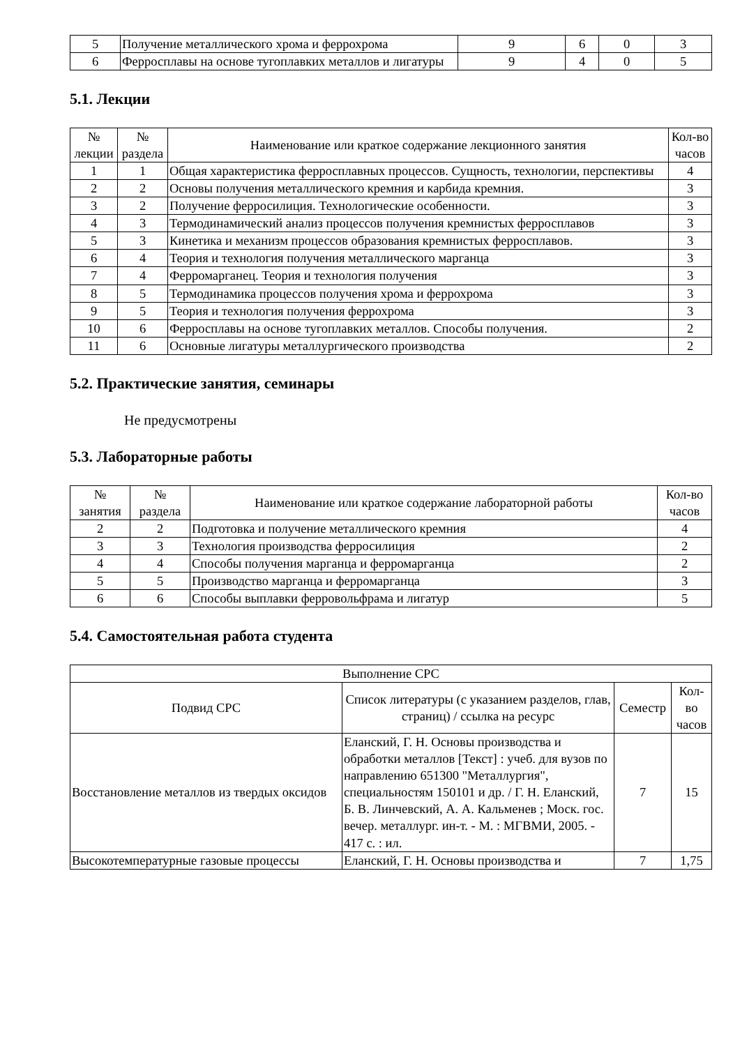| 5 | Получение металлического хрома и феррохрома | 9 | 6 | 0 | 3 |
| 6 | Ферросплавы на основе тугоплавких металлов и лигатуры | 9 | 4 | 0 | 5 |
5.1. Лекции
| № лекции | № раздела | Наименование или краткое содержание лекционного занятия | Кол-во часов |
| --- | --- | --- | --- |
| 1 | 1 | Общая характеристика ферросплавных процессов. Сущность, технологии, перспективы | 4 |
| 2 | 2 | Основы получения металлического кремния и карбида кремния. | 3 |
| 3 | 2 | Получение ферросилиция. Технологические особенности. | 3 |
| 4 | 3 | Термодинамический анализ процессов получения кремнистых ферросплавов | 3 |
| 5 | 3 | Кинетика и механизм процессов образования кремнистых ферросплавов. | 3 |
| 6 | 4 | Теория и технология получения металлического марганца | 3 |
| 7 | 4 | Ферромарганец. Теория и технология получения | 3 |
| 8 | 5 | Термодинамика процессов получения хрома и феррохрома | 3 |
| 9 | 5 | Теория и технология получения феррохрома | 3 |
| 10 | 6 | Ферросплавы на основе тугоплавких металлов. Способы получения. | 2 |
| 11 | 6 | Основные лигатуры металлургического производства | 2 |
5.2. Практические занятия, семинары
Не предусмотрены
5.3. Лабораторные работы
| № занятия | № раздела | Наименование или краткое содержание лабораторной работы | Кол-во часов |
| --- | --- | --- | --- |
| 2 | 2 | Подготовка и получение металлического кремния | 4 |
| 3 | 3 | Технология производства ферросилиция | 2 |
| 4 | 4 | Способы получения марганца и ферромарганца | 2 |
| 5 | 5 | Производство марганца и ферромарганца | 3 |
| 6 | 6 | Способы выплавки ферровольфрама и лигатур | 5 |
5.4. Самостоятельная работа студента
| Выполнение СРС | | | |
| --- | --- | --- | --- |
| Подвид СРС | Список литературы (с указанием разделов, глав, страниц) / ссылка на ресурс | Семестр | Кол-во часов |
| Восстановление металлов из твердых оксидов | Еланский, Г. Н. Основы производства и обработки металлов [Текст] : учеб. для вузов по направлению 651300 "Металлургия", специальностям 150101 и др. / Г. Н. Еланский, Б. В. Линчевский, А. А. Кальменев ; Моск. гос. вечер. металлург. ин-т. - М. : МГВМИ, 2005. - 417 с. : ил. | 7 | 15 |
| Высокотемпературные газовые процессы | Еланский, Г. Н. Основы производства и | 7 | 1,75 |